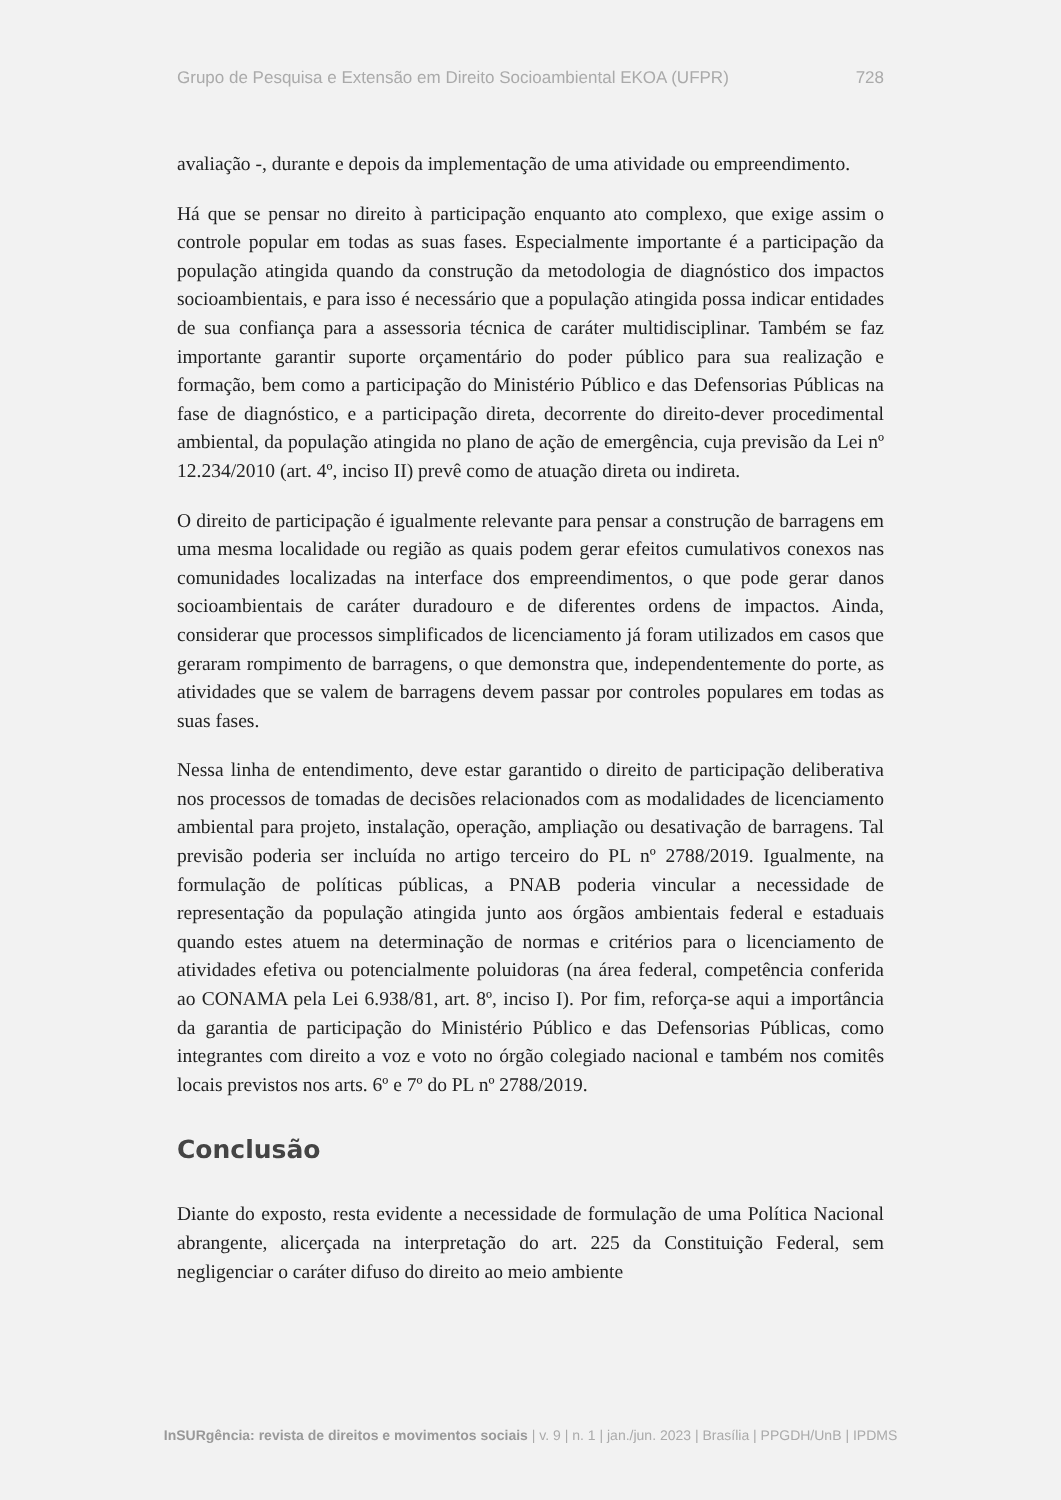Grupo de Pesquisa e Extensão em Direito Socioambiental EKOA (UFPR) 728
avaliação -, durante e depois da implementação de uma atividade ou empreendimento.
Há que se pensar no direito à participação enquanto ato complexo, que exige assim o controle popular em todas as suas fases. Especialmente importante é a participação da população atingida quando da construção da metodologia de diagnóstico dos impactos socioambientais, e para isso é necessário que a população atingida possa indicar entidades de sua confiança para a assessoria técnica de caráter multidisciplinar. Também se faz importante garantir suporte orçamentário do poder público para sua realização e formação, bem como a participação do Ministério Público e das Defensorias Públicas na fase de diagnóstico, e a participação direta, decorrente do direito-dever procedimental ambiental, da população atingida no plano de ação de emergência, cuja previsão da Lei nº 12.234/2010 (art. 4º, inciso II) prevê como de atuação direta ou indireta.
O direito de participação é igualmente relevante para pensar a construção de barragens em uma mesma localidade ou região as quais podem gerar efeitos cumulativos conexos nas comunidades localizadas na interface dos empreendimentos, o que pode gerar danos socioambientais de caráter duradouro e de diferentes ordens de impactos. Ainda, considerar que processos simplificados de licenciamento já foram utilizados em casos que geraram rompimento de barragens, o que demonstra que, independentemente do porte, as atividades que se valem de barragens devem passar por controles populares em todas as suas fases.
Nessa linha de entendimento, deve estar garantido o direito de participação deliberativa nos processos de tomadas de decisões relacionados com as modalidades de licenciamento ambiental para projeto, instalação, operação, ampliação ou desativação de barragens. Tal previsão poderia ser incluída no artigo terceiro do PL nº 2788/2019. Igualmente, na formulação de políticas públicas, a PNAB poderia vincular a necessidade de representação da população atingida junto aos órgãos ambientais federal e estaduais quando estes atuem na determinação de normas e critérios para o licenciamento de atividades efetiva ou potencialmente poluidoras (na área federal, competência conferida ao CONAMA pela Lei 6.938/81, art. 8º, inciso I). Por fim, reforça-se aqui a importância da garantia de participação do Ministério Público e das Defensorias Públicas, como integrantes com direito a voz e voto no órgão colegiado nacional e também nos comitês locais previstos nos arts. 6º e 7º do PL nº 2788/2019.
Conclusão
Diante do exposto, resta evidente a necessidade de formulação de uma Política Nacional abrangente, alicerçada na interpretação do art. 225 da Constituição Federal, sem negligenciar o caráter difuso do direito ao meio ambiente
InSURgência: revista de direitos e movimentos sociais | v. 9 | n. 1 | jan./jun. 2023 | Brasília | PPGDH/UnB | IPDMS